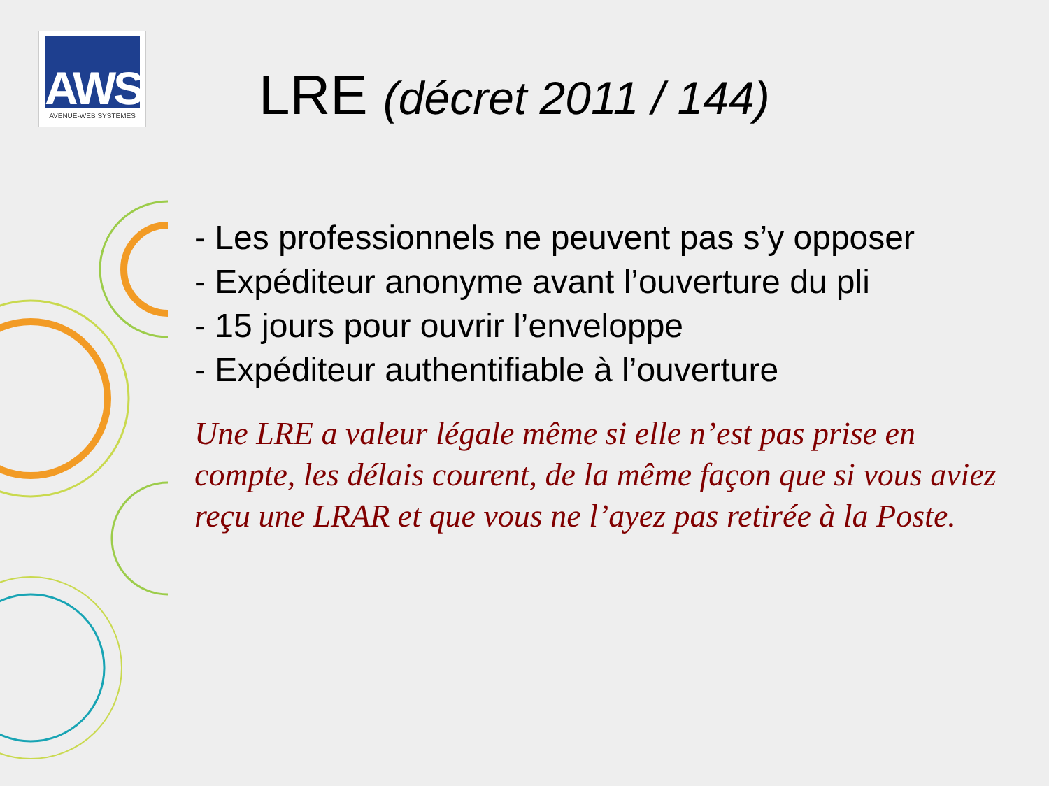AWS
AVENUE-WEB SYSTEMES
LRE (décret 2011 / 144)
- Les professionnels ne peuvent pas s’y opposer
- Expéditeur anonyme avant l’ouverture du pli
- 15 jours pour ouvrir l’enveloppe
- Expéditeur authentifiable à l’ouverture
Une LRE a valeur légale même si elle n’est pas prise en compte, les délais courent, de la même façon que si vous aviez reçu une LRAR et que vous ne l’ayez pas retirée à la Poste.